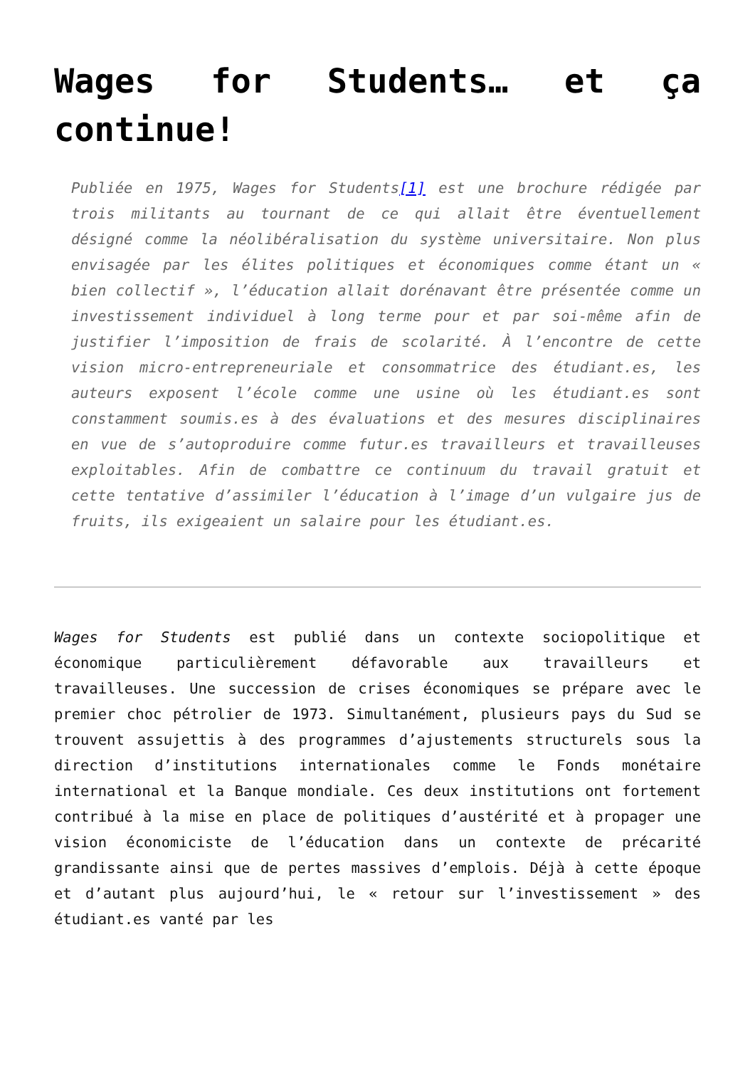Wages for Students… et ça continue!
Publiée en 1975, Wages for Students[1] est une brochure rédigée par trois militants au tournant de ce qui allait être éventuellement désigné comme la néolibéralisation du système universitaire. Non plus envisagée par les élites politiques et économiques comme étant un « bien collectif », l’éducation allait dorénavant être présentée comme un investissement individuel à long terme pour et par soi-même afin de justifier l’imposition de frais de scolarité. À l’encontre de cette vision micro-entrepreneuriale et consommatrice des étudiant.es, les auteurs exposent l’école comme une usine où les étudiant.es sont constamment soumis.es à des évaluations et des mesures disciplinaires en vue de s’autoproduire comme futur.es travailleurs et travailleuses exploitables. Afin de combattre ce continuum du travail gratuit et cette tentative d’assimiler l’éducation à l’image d’un vulgaire jus de fruits, ils exigeaient un salaire pour les étudiant.es.
Wages for Students est publié dans un contexte sociopolitique et économique particulièrement défavorable aux travailleurs et travailleuses. Une succession de crises économiques se prépare avec le premier choc pétrolier de 1973. Simultanément, plusieurs pays du Sud se trouvent assujettis à des programmes d’ajustements structurels sous la direction d’institutions internationales comme le Fonds monétaire international et la Banque mondiale. Ces deux institutions ont fortement contribué à la mise en place de politiques d’austérité et à propager une vision économiciste de l’éducation dans un contexte de précarité grandissante ainsi que de pertes massives d’emplois. Déjà à cette époque et d’autant plus aujourd’hui, le « retour sur l’investissement » des étudiant.es vanté par les